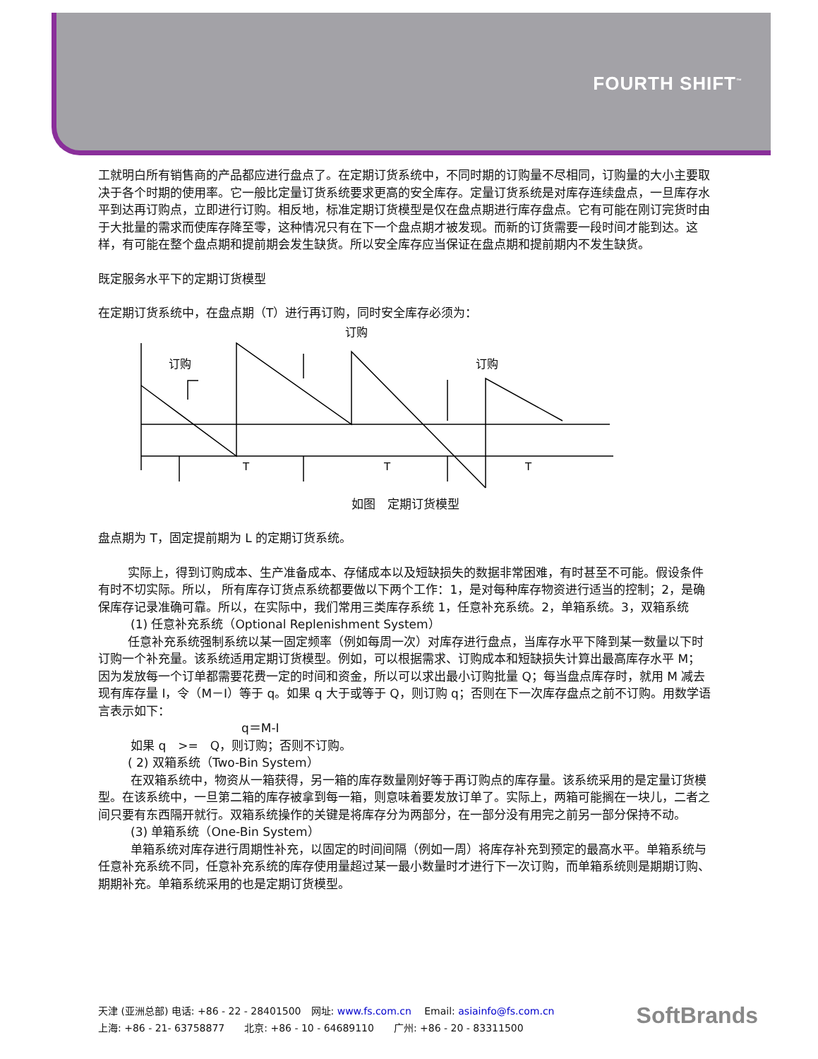FOURTH SHIFT<sup>™</sup>
工就明白所有销售商的产品都应进行盘点了。在定期订货系统中，不同时期的订购量不尽相同，订购量的大小主要取决于各个时期的使用率。它一般比定量订货系统要求更高的安全库存。定量订货系统是对库存连续盘点，一旦库存水平到达再订购点，立即进行订购。相反地，标准定期订货模型是仅在盘点期进行库存盘点。它有可能在刚订完货时由于大批量的需求而使库存降至零，这种情况只有在下一个盘点期才被发现。而新的订货需要一段时间才能到达。这样，有可能在整个盘点期和提前期会发生缺货。所以安全库存应当保证在盘点期和提前期内不发生缺货。
既定服务水平下的定期订货模型
在定期订货系统中，在盘点期（T）进行再订购，同时安全库存必须为：
订购
订购
订购
T
T
T
如图　定期订货模型
盘点期为 T，固定提前期为 L 的定期订货系统。
实际上，得到订购成本、生产准备成本、存储成本以及短缺损失的数据非常困难，有时甚至不可能。假设条件有时不切实际。所以， 所有库存订货点系统都要做以下两个工作：1，是对每种库存物资进行适当的控制；2，是确保库存记录准确可靠。所以，在实际中，我们常用三类库存系统 1，任意补充系统。2，单箱系统。3，双箱系统
(1) 任意补充系统（Optional Replenishment System）
任意补充系统强制系统以某一固定频率（例如每周一次）对库存进行盘点，当库存水平下降到某一数量以下时订购一个补充量。该系统适用定期订货模型。例如，可以根据需求、订购成本和短缺损失计算出最高库存水平 M；因为发放每一个订单都需要花费一定的时间和资金，所以可以求出最小订购批量 Q；每当盘点库存时，就用 M 减去现有库存量 I，令（M－I）等于 q。如果 q 大于或等于 Q，则订购 q；否则在下一次库存盘点之前不订购。用数学语言表示如下：
q＝M-I
如果 q　>=　Q，则订购；否则不订购。
( 2) 双箱系统（Two-Bin System）
在双箱系统中，物资从一箱获得，另一箱的库存数量刚好等于再订购点的库存量。该系统采用的是定量订货模型。在该系统中，一旦第二箱的库存被拿到每一箱，则意味着要发放订单了。实际上，两箱可能搁在一块儿，二者之间只要有东西隔开就行。双箱系统操作的关键是将库存分为两部分，在一部分没有用完之前另一部分保持不动。
(3) 单箱系统（One-Bin System）
单箱系统对库存进行周期性补充，以固定的时间间隔（例如一周）将库存补充到预定的最高水平。单箱系统与任意补充系统不同，任意补充系统的库存使用量超过某一最小数量时才进行下一次订购，而单箱系统则是期期订购、期期补充。单箱系统采用的也是定期订货模型。
天津 (亚洲总部) 电话: +86 - 22 - 28401500　网址: www.fs.com.cn　 Email: asiainfo@fs.com.cn
上海: +86 - 21- 63758877　　北京: +86 - 10 - 64689110　　广州: +86 - 20 - 83311500
SoftBrands